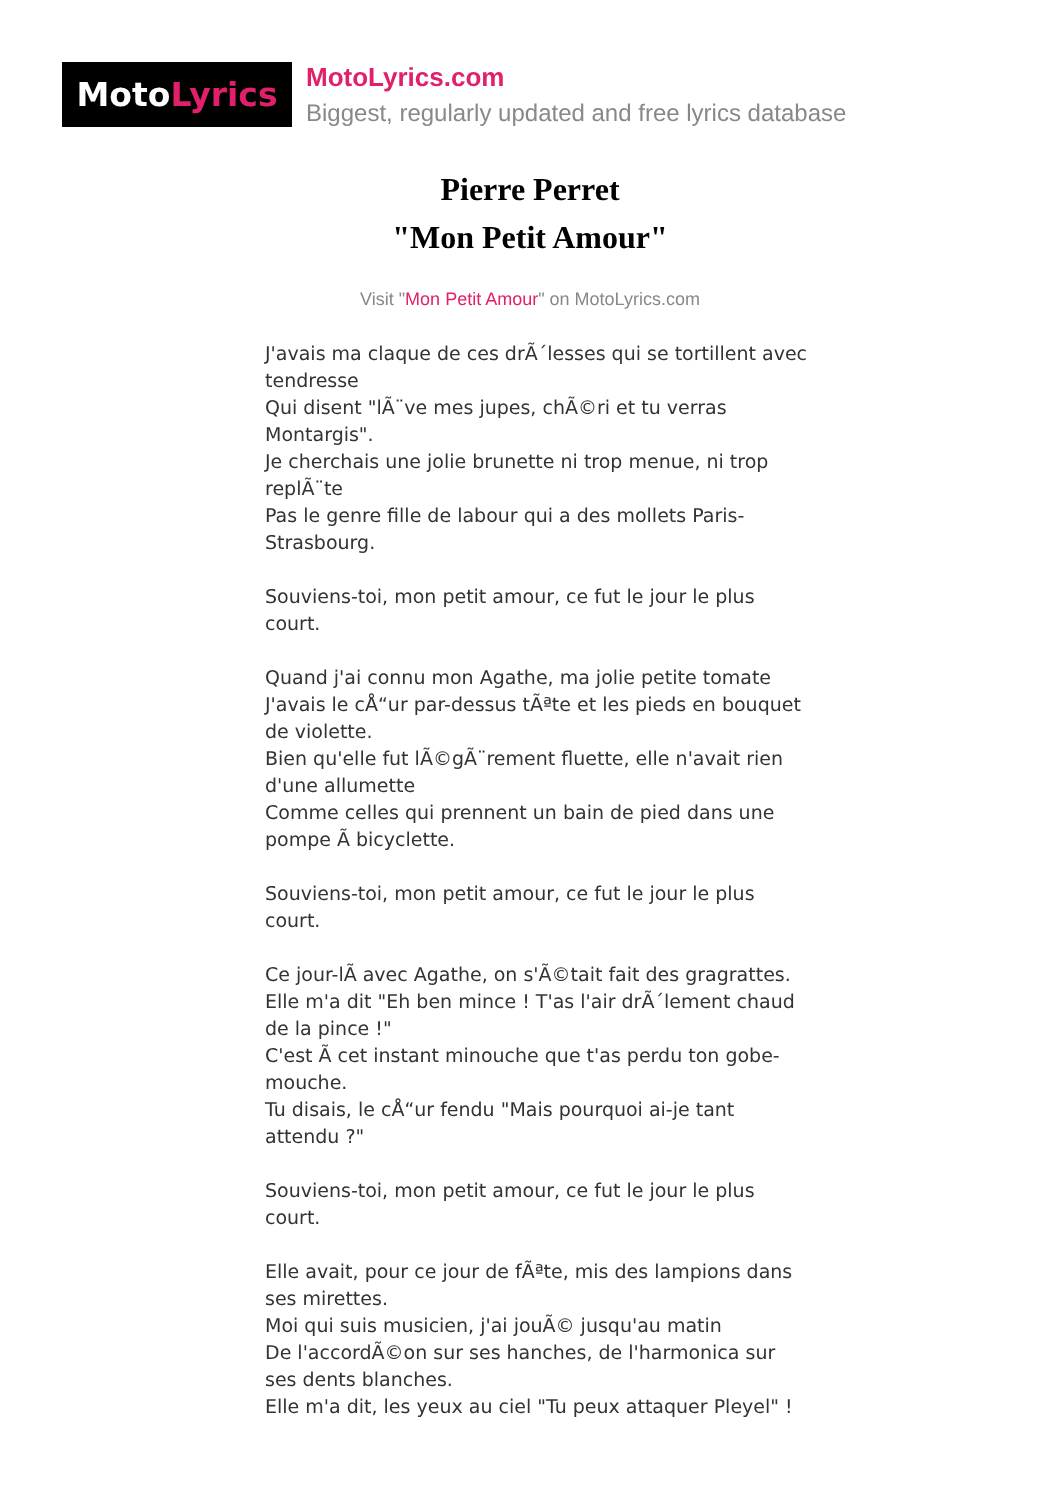Moto Lyrics
MotoLyrics.com
Biggest, regularly updated and free lyrics database
Pierre Perret
"Mon Petit Amour"
Visit "Mon Petit Amour" on MotoLyrics.com
J'avais ma claque de ces drÃ´lesses qui se tortillent avec tendresse
Qui disent "lÃ¨ve mes jupes, chÃ©ri et tu verras Montargis".
Je cherchais une jolie brunette ni trop menue, ni trop replÃ¨te
Pas le genre fille de labour qui a des mollets Paris-Strasbourg.
Souviens-toi, mon petit amour, ce fut le jour le plus court.
Quand j'ai connu mon Agathe, ma jolie petite tomate
J'avais le cÅ“ur par-dessus tÃªte et les pieds en bouquet de violette.
Bien qu'elle fut lÃ©gÃ¨rement fluette, elle n'avait rien d'une allumette
Comme celles qui prennent un bain de pied dans une pompe Ã bicyclette.
Souviens-toi, mon petit amour, ce fut le jour le plus court.
Ce jour-lÃ avec Agathe, on s'Ã©tait fait des gragrattes.
Elle m'a dit "Eh ben mince ! T'as l'air drÃ´lement chaud de la pince !"
C'est Ã cet instant minouche que t'as perdu ton gobe-mouche.
Tu disais, le cÅ“ur fendu "Mais pourquoi ai-je tant attendu ?"
Souviens-toi, mon petit amour, ce fut le jour le plus court.
Elle avait, pour ce jour de fÃªte, mis des lampions dans ses mirettes.
Moi qui suis musicien, j'ai jouÃ© jusqu'au matin
De l'accordÃ©on sur ses hanches, de l'harmonica sur ses dents blanches.
Elle m'a dit, les yeux au ciel "Tu peux attaquer Pleyel" !